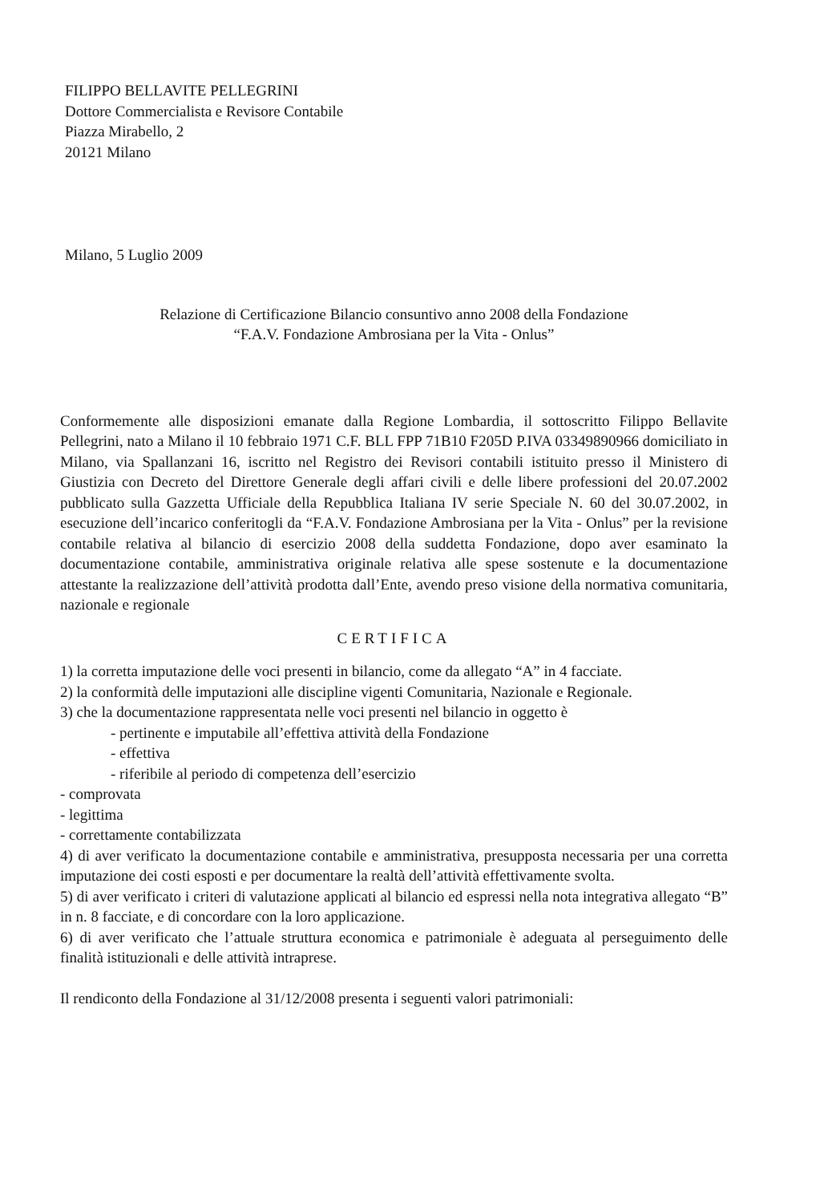FILIPPO BELLAVITE PELLEGRINI
Dottore Commercialista e Revisore Contabile
Piazza Mirabello, 2
20121 Milano
Milano, 5 Luglio 2009
Relazione di Certificazione Bilancio consuntivo anno 2008 della Fondazione
“F.A.V. Fondazione Ambrosiana per la Vita - Onlus”
Conformemente alle disposizioni emanate dalla Regione Lombardia, il sottoscritto Filippo Bellavite Pellegrini, nato a Milano il 10 febbraio 1971 C.F. BLL FPP 71B10 F205D P.IVA 03349890966 domiciliato in Milano, via Spallanzani 16, iscritto nel Registro dei Revisori contabili istituito presso il Ministero di Giustizia con Decreto del Direttore Generale degli affari civili e delle libere professioni del 20.07.2002 pubblicato sulla Gazzetta Ufficiale della Repubblica Italiana IV serie Speciale N. 60 del 30.07.2002, in esecuzione dell’incarico conferitogli da “F.A.V. Fondazione Ambrosiana per la Vita - Onlus” per la revisione contabile relativa al bilancio di esercizio 2008 della suddetta Fondazione, dopo aver esaminato la documentazione contabile, amministrativa originale relativa alle spese sostenute e la documentazione attestante la realizzazione dell’attività prodotta dall’Ente, avendo preso visione della normativa comunitaria, nazionale e regionale
CERTIFICA
1) la corretta imputazione delle voci presenti in bilancio, come da allegato “A” in 4 facciate.
2) la conformità delle imputazioni alle discipline vigenti Comunitaria, Nazionale e Regionale.
3) che la documentazione rappresentata nelle voci presenti nel bilancio in oggetto è
- pertinente e imputabile all’effettiva attività della Fondazione
- effettiva
- riferibile al periodo di competenza dell’esercizio
- comprovata
- legittima
- correttamente contabilizzata
4) di aver verificato la documentazione contabile e amministrativa, presupposta necessaria per una corretta imputazione dei costi esposti e per documentare la realtà dell’attività effettivamente svolta.
5) di aver verificato i criteri di valutazione applicati al bilancio ed espressi nella nota integrativa allegato “B” in n. 8 facciate, e di concordare con la loro applicazione.
6) di aver verificato che l’attuale struttura economica e patrimoniale è adeguata al perseguimento delle finalità istituzionali e delle attività intraprese.
Il rendiconto della Fondazione al 31/12/2008 presenta i seguenti valori patrimoniali: